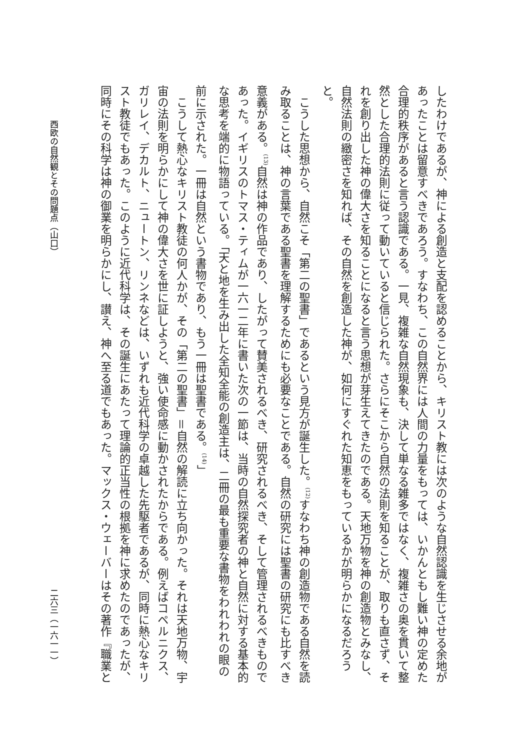したわけであるが、神による創造と支配を認めることから、キリスト教には次のような自然認識を生じさせる余地があったことは留意すべきであろう。すなわち、この自然界には人間の力量をもっては、いかんともし難い神の定めた合理的秩序があると言う認識である。一見、複雑な自然現象も、決して単なる雑多ではなく、複雑さの奥を貫いて整然とした合理的法則に従って動いていると信じられた。さらにそこから自然の法則を知ることが、取りも直さず、それを創り出した神の偉大さを知ることになると言う思想が芽生えてきたのである。天地万物を神の創造物とみなし、自然法則の緻密さを知れば、その自然を創造した神が、如何にすぐれた知恵をもっているかが明らかになるだろうと。
　こうした思想から、自然こそ「第二の聖書」であるという見方が誕生した。<sup>(12)</sup>すなわち神の創造物である自然を読み取ることは、神の言葉である聖書を理解するためにも必要なことである。自然の研究には聖書の研究にも比すべき意義がある。<sup>(13)</sup>自然は神の作品であり、したがって賛美されるべき、研究されるべき、そして管理されるべきものであった。イギリスのトマス・ティムが一六一二年に書いた次の一節は、当時の自然探究者の神と自然に対する基本的な思考を端的に物語っている。「天と地を生み出した全知全能の創造主は、二冊の最も重要な書物をわれわれの眼の前に示された。一冊は自然という書物であり、もう一冊は聖書である。<sup>(14)</sup>」
　こうして熱心なキリスト教徒の何人かが、その「第二の聖書」＝自然の解読に立ち向かった。それは天地万物、宇宙の法則を明らかにして神の偉大さを世に証しようと、強い使命感に動かされたからである。例えばコペルニクス、ガリレイ、デカルト、ニュートン、リンネなどは、いずれも近代科学の卓越した先駆者であるが、同時に熱心なキリスト教徒でもあった。このように近代科学は、その誕生にあたって理論的正当性の根拠を神に求めたのであったが、同時にその科学は神の御業を明らかにし、讃え、神へ至る道でもあった。マックス・ウェーバーはその著作『職業と
西欧の自然観とその問題点（山口） 二六三（一六一一）